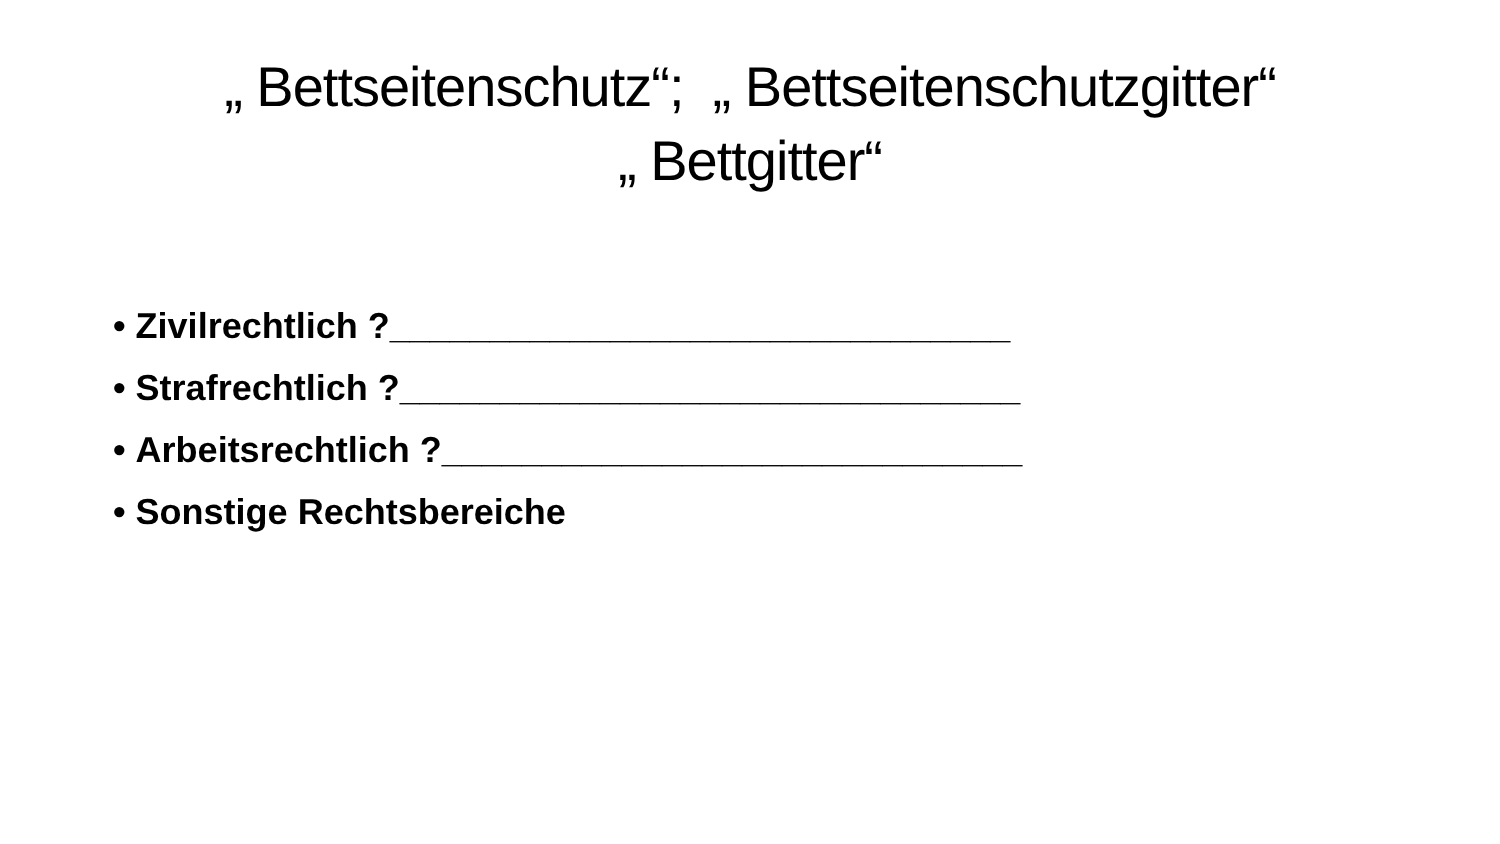„ Bettseitenschutz“; „ Bettseitenschutzgitter“
„ Bettgitter“
• Zivilrechtlich ?_______________________________
• Strafrechtlich ?_______________________________
• Arbeitsrechtlich ?_____________________________
• Sonstige Rechtsbereiche